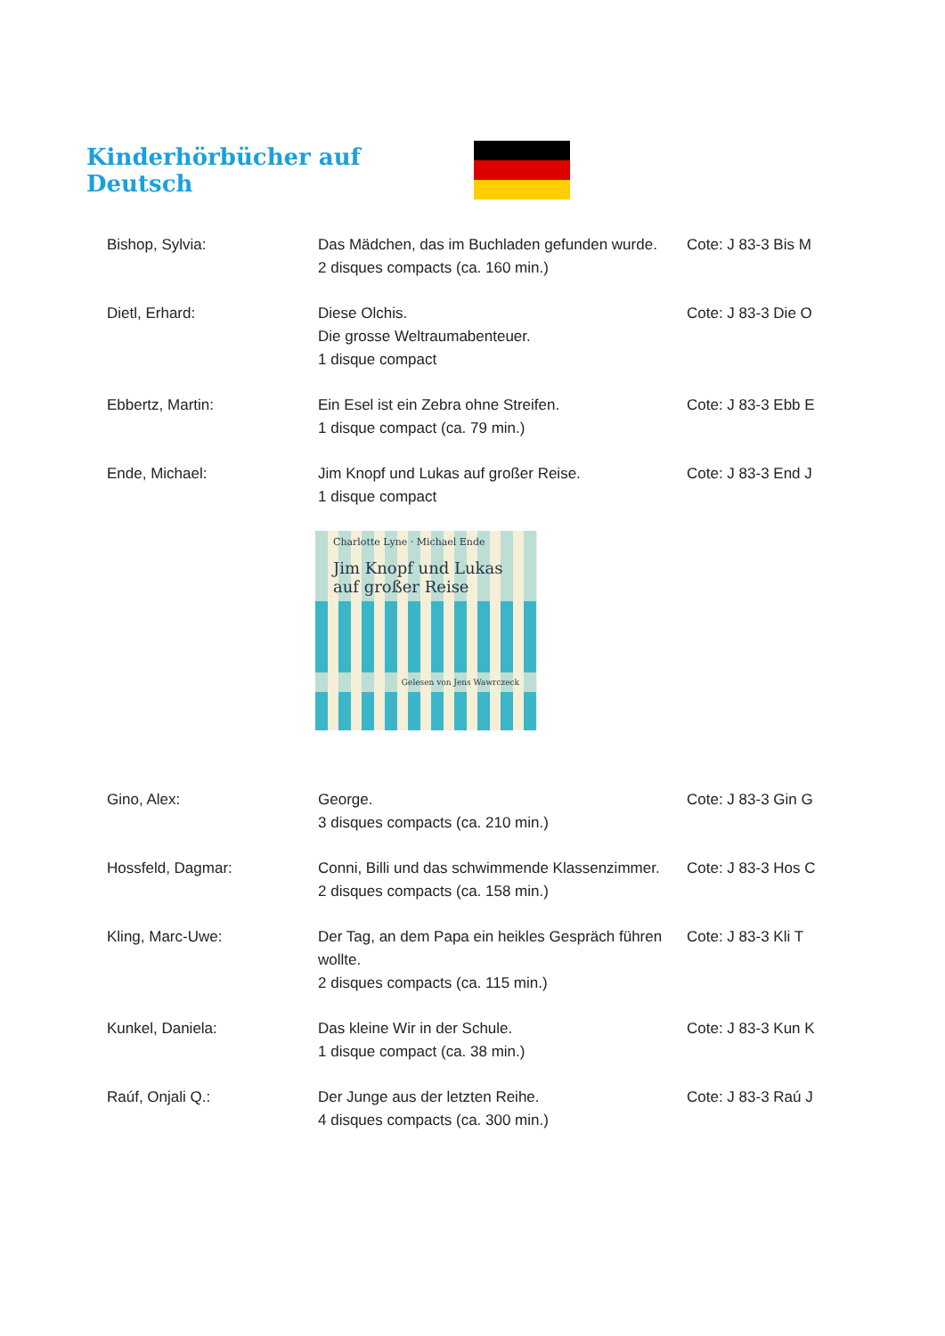Kinderhörbücher auf Deutsch
Bishop, Sylvia: Das Mädchen, das im Buchladen gefunden wurde.
2 disques compacts (ca. 160 min.)
Cote: J 83-3 Bis M
Dietl, Erhard: Diese Olchis.
Die grosse Weltraumabenteuer.
1 disque compact
Cote: J 83-3 Die O
Ebbertz, Martin: Ein Esel ist ein Zebra ohne Streifen.
1 disque compact (ca. 79 min.)
Cote: J 83-3 Ebb E
Ende, Michael: Jim Knopf und Lukas auf großer Reise.
1 disque compact
Cote: J 83-3 End J
Charlotte Lyne · Michael Ende
Jim Knopf und Lukas auf großer Reise
Gelesen von Jens Wawrczeck
Gino, Alex: George.
3 disques compacts (ca. 210 min.)
Cote: J 83-3 Gin G
Hossfeld, Dagmar: Conni, Billi und das schwimmende Klassenzimmer.
2 disques compacts (ca. 158 min.)
Cote: J 83-3 Hos C
Kling, Marc-Uwe: Der Tag, an dem Papa ein heikles Gespräch führen wollte.
2 disques compacts (ca. 115 min.)
Cote: J 83-3 Kli T
Kunkel, Daniela: Das kleine Wir in der Schule.
1 disque compact (ca. 38 min.)
Cote: J 83-3 Kun K
Raúf, Onjali Q.: Der Junge aus der letzten Reihe.
4 disques compacts (ca. 300 min.)
Cote: J 83-3 Raú J